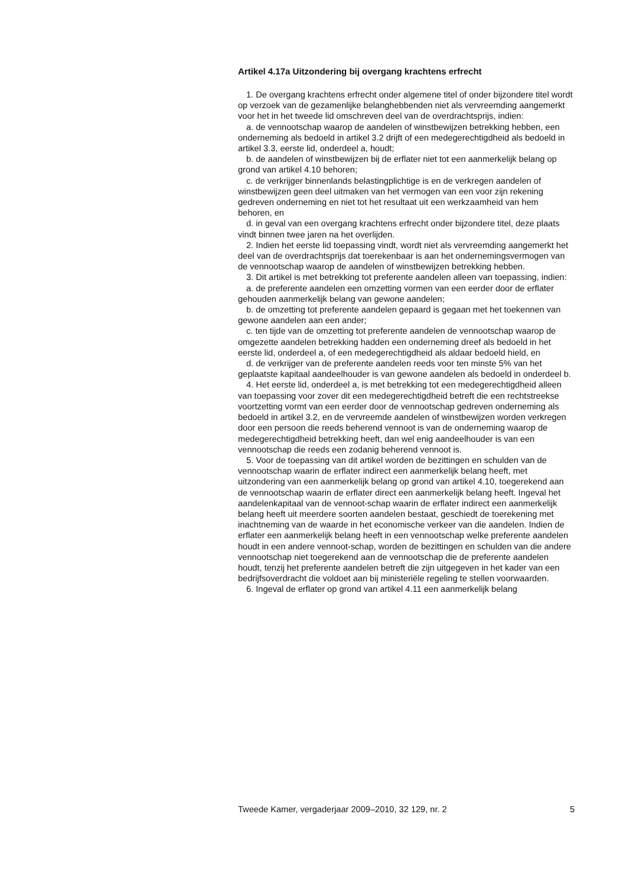Artikel 4.17a Uitzondering bij overgang krachtens erfrecht
1. De overgang krachtens erfrecht onder algemene titel of onder bijzondere titel wordt op verzoek van de gezamenlijke belanghebbenden niet als vervreemding aangemerkt voor het in het tweede lid omschreven deel van de overdrachtsprijs, indien:
a. de vennootschap waarop de aandelen of winstbewijzen betrekking hebben, een onderneming als bedoeld in artikel 3.2 drijft of een medegerechtigdheid als bedoeld in artikel 3.3, eerste lid, onderdeel a, houdt;
b. de aandelen of winstbewijzen bij de erflater niet tot een aanmerkelijk belang op grond van artikel 4.10 behoren;
c. de verkrijger binnenlands belastingplichtige is en de verkregen aandelen of winstbewijzen geen deel uitmaken van het vermogen van een voor zijn rekening gedreven onderneming en niet tot het resultaat uit een werkzaamheid van hem behoren, en
d. in geval van een overgang krachtens erfrecht onder bijzondere titel, deze plaats vindt binnen twee jaren na het overlijden.
2. Indien het eerste lid toepassing vindt, wordt niet als vervreemding aangemerkt het deel van de overdrachtsprijs dat toerekenbaar is aan het ondernemingsvermogen van de vennootschap waarop de aandelen of winstbewijzen betrekking hebben.
3. Dit artikel is met betrekking tot preferente aandelen alleen van toepassing, indien:
a. de preferente aandelen een omzetting vormen van een eerder door de erflater gehouden aanmerkelijk belang van gewone aandelen;
b. de omzetting tot preferente aandelen gepaard is gegaan met het toekennen van gewone aandelen aan een ander;
c. ten tijde van de omzetting tot preferente aandelen de vennootschap waarop de omgezette aandelen betrekking hadden een onderneming dreef als bedoeld in het eerste lid, onderdeel a, of een medegerechtigdheid als aldaar bedoeld hield, en
d. de verkrijger van de preferente aandelen reeds voor ten minste 5% van het geplaatste kapitaal aandeelhouder is van gewone aandelen als bedoeld in onderdeel b.
4. Het eerste lid, onderdeel a, is met betrekking tot een medegerechtigdheid alleen van toepassing voor zover dit een medegerechtigdheid betreft die een rechtstreekse voortzetting vormt van een eerder door de vennootschap gedreven onderneming als bedoeld in artikel 3.2, en de vervreemde aandelen of winstbewijzen worden verkregen door een persoon die reeds beherend vennoot is van de onderneming waarop de medegerechtigdheid betrekking heeft, dan wel enig aandeelhouder is van een vennootschap die reeds een zodanig beherend vennoot is.
5. Voor de toepassing van dit artikel worden de bezittingen en schulden van de vennootschap waarin de erflater indirect een aanmerkelijk belang heeft, met uitzondering van een aanmerkelijk belang op grond van artikel 4.10, toegerekend aan de vennootschap waarin de erflater direct een aanmerkelijk belang heeft. Ingeval het aandelenkapitaal van de vennoot-schap waarin de erflater indirect een aanmerkelijk belang heeft uit meerdere soorten aandelen bestaat, geschiedt de toerekening met inachtneming van de waarde in het economische verkeer van die aandelen. Indien de erflater een aanmerkelijk belang heeft in een vennootschap welke preferente aandelen houdt in een andere vennoot-schap, worden de bezittingen en schulden van die andere vennootschap niet toegerekend aan de vennootschap die de preferente aandelen houdt, tenzij het preferente aandelen betreft die zijn uitgegeven in het kader van een bedrijfsoverdracht die voldoet aan bij ministeriële regeling te stellen voorwaarden.
6. Ingeval de erflater op grond van artikel 4.11 een aanmerkelijk belang
Tweede Kamer, vergaderjaar 2009–2010, 32 129, nr. 2 5